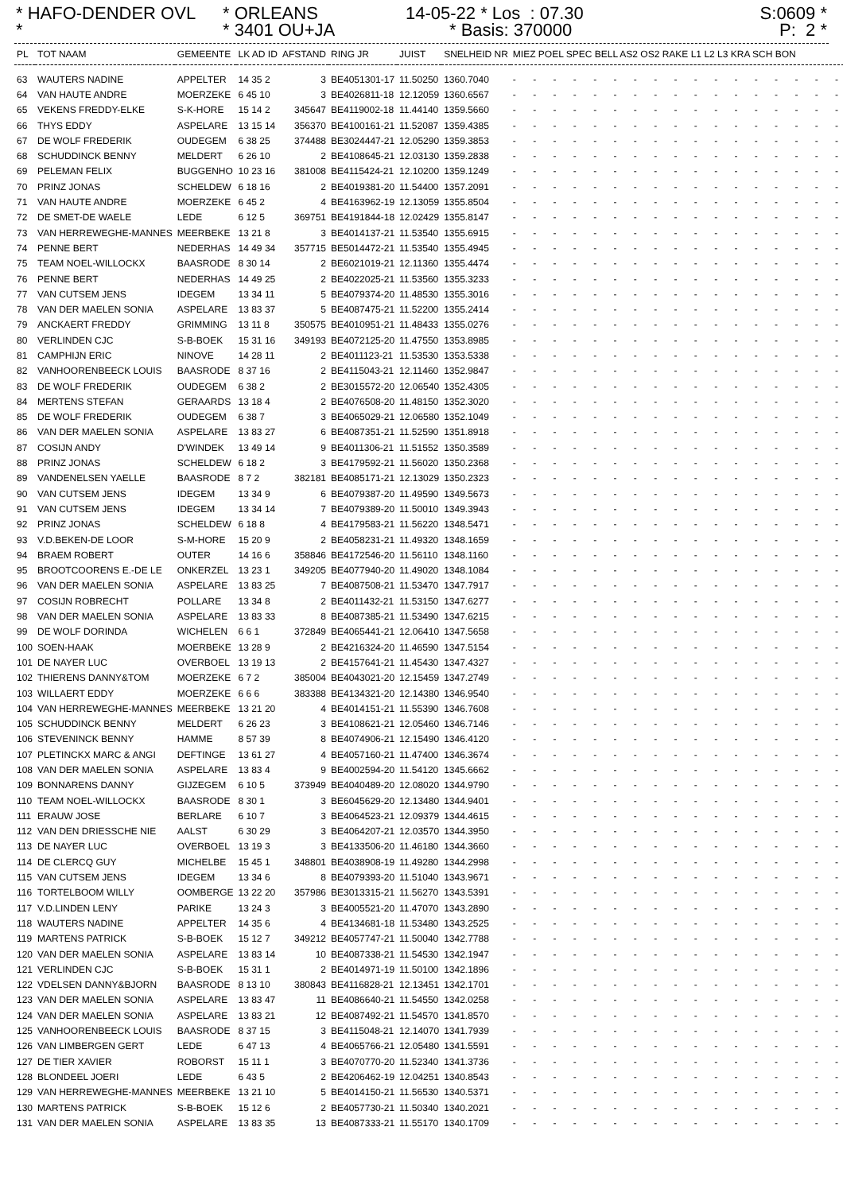* HAFO-DENDER OVL *
* ORLEANS * 3401 OU+JA
14-05-22 * Los : 07.30 * Basis: 370000
S:0609 * P: 2 *
| PL | TOT NAAM | GEMEENTE | LK AD ID | AFSTAND | RING JR | JUIST | SNELHEID NR | MIEZ POEL SPEC BELL AS2 OS2 RAKE L1 L2 L3 KRA SCH BON |
| --- | --- | --- | --- | --- | --- | --- | --- | --- |
| 63 | WAUTERS NADINE | APPELTER | 14 35 2 | 3 | BE4051301-17 | 11.50250 | 1360.7040 | - - - - - - - - - - - - - - - - - |
| 64 | VAN HAUTE ANDRE | MOERZEKE | 6 45 10 | 3 | BE4026811-18 | 12.12059 | 1360.6567 | - - - - - - - - - - - - - - - - - |
| 65 | VEKENS FREDDY-ELKE | S-K-HORE | 15 14 2 | 345647 | BE4119002-18 | 11.44140 | 1359.5660 | - - - - - - - - - - - - - - - - - |
| 66 | THYS EDDY | ASPELARE | 13 15 14 | 356370 | BE4100161-21 | 11.52087 | 1359.4385 | - - - - - - - - - - - - - - - - - |
| 67 | DE WOLF FREDERIK | OUDEGEM | 6 38 25 | 374488 | BE3024447-21 | 12.05290 | 1359.3853 | - - - - - - - - - - - - - - - - - |
| 68 | SCHUDDINCK BENNY | MELDERT | 6 26 10 | 2 | BE4108645-21 | 12.03130 | 1359.2838 | - - - - - - - - - - - - - - - - - |
| 69 | PELEMAN FELIX | BUGGENHO | 10 23 16 | 381008 | BE4115424-21 | 12.10200 | 1359.1249 | - - - - - - - - - - - - - - - - - |
| 70 | PRINZ JONAS | SCHELDEW | 6 18 16 | 2 | BE4019381-20 | 11.54400 | 1357.2091 | - - - - - - - - - - - - - - - - - |
| 71 | VAN HAUTE ANDRE | MOERZEKE | 6 45 2 | 4 | BE4163962-19 | 12.13059 | 1355.8504 | - - - - - - - - - - - - - - - - - |
| 72 | DE SMET-DE WAELE | LEDE | 6 12 5 | 369751 | BE4191844-18 | 12.02429 | 1355.8147 | - - - - - - - - - - - - - - - - - |
| 73 | VAN HERREWEGHE-MANNES | MEERBEKE | 13 21 8 | 3 | BE4014137-21 | 11.53540 | 1355.6915 | - - - - - - - - - - - - - - - - - |
| 74 | PENNE BERT | NEDERHAS | 14 49 34 | 357715 | BE5014472-21 | 11.53540 | 1355.4945 | - - - - - - - - - - - - - - - - - |
| 75 | TEAM NOEL-WILLOCKX | BAASRODE | 8 30 14 | 2 | BE6021019-21 | 12.11360 | 1355.4474 | - - - - - - - - - - - - - - - - - |
| 76 | PENNE BERT | NEDERHAS | 14 49 25 | 2 | BE4022025-21 | 11.53560 | 1355.3233 | - - - - - - - - - - - - - - - - - |
| 77 | VAN CUTSEM JENS | IDEGEM | 13 34 11 | 5 | BE4079374-20 | 11.48530 | 1355.3016 | - - - - - - - - - - - - - - - - - |
| 78 | VAN DER MAELEN SONIA | ASPELARE | 13 83 37 | 5 | BE4087475-21 | 11.52200 | 1355.2414 | - - - - - - - - - - - - - - - - - |
| 79 | ANCKAERT FREDDY | GRIMMING | 13 11 8 | 350575 | BE4010951-21 | 11.48433 | 1355.0276 | - - - - - - - - - - - - - - - - - |
| 80 | VERLINDEN CJC | S-B-BOEK | 15 31 16 | 349193 | BE4072125-20 | 11.47550 | 1353.8985 | - - - - - - - - - - - - - - - - - |
| 81 | CAMPHIJN ERIC | NINOVE | 14 28 11 | 2 | BE4011123-21 | 11.53530 | 1353.5338 | - - - - - - - - - - - - - - - - - |
| 82 | VANHOORENBEECK LOUIS | BAASRODE | 8 37 16 | 2 | BE4115043-21 | 12.11460 | 1352.9847 | - - - - - - - - - - - - - - - - - |
| 83 | DE WOLF FREDERIK | OUDEGEM | 6 38 2 | 2 | BE3015572-20 | 12.06540 | 1352.4305 | - - - - - - - - - - - - - - - - - |
| 84 | MERTENS STEFAN | GERAARDS | 13 18 4 | 2 | BE4076508-20 | 11.48150 | 1352.3020 | - - - - - - - - - - - - - - - - - |
| 85 | DE WOLF FREDERIK | OUDEGEM | 6 38 7 | 3 | BE4065029-21 | 12.06580 | 1352.1049 | - - - - - - - - - - - - - - - - - |
| 86 | VAN DER MAELEN SONIA | ASPELARE | 13 83 27 | 6 | BE4087351-21 | 11.52590 | 1351.8918 | - - - - - - - - - - - - - - - - - |
| 87 | COSIJN ANDY | D'WINDEK | 13 49 14 | 9 | BE4011306-21 | 11.51552 | 1350.3589 | - - - - - - - - - - - - - - - - - |
| 88 | PRINZ JONAS | SCHELDEW | 6 18 2 | 3 | BE4179592-21 | 11.56020 | 1350.2368 | - - - - - - - - - - - - - - - - - |
| 89 | VANDENELSEN YAELLE | BAASRODE | 8 7 2 | 382181 | BE4085171-21 | 12.13029 | 1350.2323 | - - - - - - - - - - - - - - - - - |
| 90 | VAN CUTSEM JENS | IDEGEM | 13 34 9 | 6 | BE4079387-20 | 11.49590 | 1349.5673 | - - - - - - - - - - - - - - - - - |
| 91 | VAN CUTSEM JENS | IDEGEM | 13 34 14 | 7 | BE4079389-20 | 11.50010 | 1349.3943 | - - - - - - - - - - - - - - - - - |
| 92 | PRINZ JONAS | SCHELDEW | 6 18 8 | 4 | BE4179583-21 | 11.56220 | 1348.5471 | - - - - - - - - - - - - - - - - - |
| 93 | V.D.BEKEN-DE LOOR | S-M-HORE | 15 20 9 | 2 | BE4058231-21 | 11.49320 | 1348.1659 | - - - - - - - - - - - - - - - - - |
| 94 | BRAEM ROBERT | OUTER | 14 16 6 | 358846 | BE4172546-20 | 11.56110 | 1348.1160 | - - - - - - - - - - - - - - - - - |
| 95 | BROOTCOORENS E.-DE LE | ONKERZEL | 13 23 1 | 349205 | BE4077940-20 | 11.49020 | 1348.1084 | - - - - - - - - - - - - - - - - - |
| 96 | VAN DER MAELEN SONIA | ASPELARE | 13 83 25 | 7 | BE4087508-21 | 11.53470 | 1347.7917 | - - - - - - - - - - - - - - - - - |
| 97 | COSIJN ROBRECHT | POLLARE | 13 34 8 | 2 | BE4011432-21 | 11.53150 | 1347.6277 | - - - - - - - - - - - - - - - - - |
| 98 | VAN DER MAELEN SONIA | ASPELARE | 13 83 33 | 8 | BE4087385-21 | 11.53490 | 1347.6215 | - - - - - - - - - - - - - - - - - |
| 99 | DE WOLF DORINDA | WICHELEN | 6 6 1 | 372849 | BE4065441-21 | 12.06410 | 1347.5658 | - - - - - - - - - - - - - - - - - |
| 100 | SOEN-HAAK | MOERBEKE | 13 28 9 | 2 | BE4216324-20 | 11.46590 | 1347.5154 | - - - - - - - - - - - - - - - - - |
| 101 | DE NAYER LUC | OVERBOEL | 13 19 13 | 2 | BE4157641-21 | 11.45430 | 1347.4327 | - - - - - - - - - - - - - - - - - |
| 102 | THIERENS DANNY&TOM | MOERZEKE | 6 7 2 | 385004 | BE4043021-20 | 12.15459 | 1347.2749 | - - - - - - - - - - - - - - - - - |
| 103 | WILLAERT EDDY | MOERZEKE | 6 6 6 | 383388 | BE4134321-20 | 12.14380 | 1346.9540 | - - - - - - - - - - - - - - - - - |
| 104 | VAN HERREWEGHE-MANNES | MEERBEKE | 13 21 20 | 4 | BE4014151-21 | 11.55390 | 1346.7608 | - - - - - - - - - - - - - - - - - |
| 105 | SCHUDDINCK BENNY | MELDERT | 6 26 23 | 3 | BE4108621-21 | 12.05460 | 1346.7146 | - - - - - - - - - - - - - - - - - |
| 106 | STEVENINCK BENNY | HAMME | 8 57 39 | 8 | BE4074906-21 | 12.15490 | 1346.4120 | - - - - - - - - - - - - - - - - - |
| 107 | PLETINCKX MARC & ANGI | DEFTINGE | 13 61 27 | 4 | BE4057160-21 | 11.47400 | 1346.3674 | - - - - - - - - - - - - - - - - - |
| 108 | VAN DER MAELEN SONIA | ASPELARE | 13 83 4 | 9 | BE4002594-20 | 11.54120 | 1345.6662 | - - - - - - - - - - - - - - - - - |
| 109 | BONNARENS DANNY | GIJZEGEM | 6 10 5 | 373949 | BE4040489-20 | 12.08020 | 1344.9790 | - - - - - - - - - - - - - - - - - |
| 110 | TEAM NOEL-WILLOCKX | BAASRODE | 8 30 1 | 3 | BE6045629-20 | 12.13480 | 1344.9401 | - - - - - - - - - - - - - - - - - |
| 111 | ERAUW JOSE | BERLARE | 6 10 7 | 3 | BE4064523-21 | 12.09379 | 1344.4615 | - - - - - - - - - - - - - - - - - |
| 112 | VAN DEN DRIESSCHE NIE | AALST | 6 30 29 | 3 | BE4064207-21 | 12.03570 | 1344.3950 | - - - - - - - - - - - - - - - - - |
| 113 | DE NAYER LUC | OVERBOEL | 13 19 3 | 3 | BE4133506-20 | 11.46180 | 1344.3660 | - - - - - - - - - - - - - - - - - |
| 114 | DE CLERCQ GUY | MICHELBE | 15 45 1 | 348801 | BE4038908-19 | 11.49280 | 1344.2998 | - - - - - - - - - - - - - - - - - |
| 115 | VAN CUTSEM JENS | IDEGEM | 13 34 6 | 8 | BE4079393-20 | 11.51040 | 1343.9671 | - - - - - - - - - - - - - - - - - |
| 116 | TORTELBOOM WILLY | OOMBERGE | 13 22 20 | 357986 | BE3013315-21 | 11.56270 | 1343.5391 | - - - - - - - - - - - - - - - - - |
| 117 | V.D.LINDEN LENY | PARIKE | 13 24 3 | 3 | BE4005521-20 | 11.47070 | 1343.2890 | - - - - - - - - - - - - - - - - - |
| 118 | WAUTERS NADINE | APPELTER | 14 35 6 | 4 | BE4134681-18 | 11.53480 | 1343.2525 | - - - - - - - - - - - - - - - - - |
| 119 | MARTENS PATRICK | S-B-BOEK | 15 12 7 | 349212 | BE4057747-21 | 11.50040 | 1342.7788 | - - - - - - - - - - - - - - - - - |
| 120 | VAN DER MAELEN SONIA | ASPELARE | 13 83 14 | 10 | BE4087338-21 | 11.54530 | 1342.1947 | - - - - - - - - - - - - - - - - - |
| 121 | VERLINDEN CJC | S-B-BOEK | 15 31 1 | 2 | BE4014971-19 | 11.50100 | 1342.1896 | - - - - - - - - - - - - - - - - - |
| 122 | VDELSEN DANNY&BJORN | BAASRODE | 8 13 10 | 380843 | BE4116828-21 | 12.13451 | 1342.1701 | - - - - - - - - - - - - - - - - - |
| 123 | VAN DER MAELEN SONIA | ASPELARE | 13 83 47 | 11 | BE4086640-21 | 11.54550 | 1342.0258 | - - - - - - - - - - - - - - - - - |
| 124 | VAN DER MAELEN SONIA | ASPELARE | 13 83 21 | 12 | BE4087492-21 | 11.54570 | 1341.8570 | - - - - - - - - - - - - - - - - - |
| 125 | VANHOORENBEECK LOUIS | BAASRODE | 8 37 15 | 3 | BE4115048-21 | 12.14070 | 1341.7939 | - - - - - - - - - - - - - - - - - |
| 126 | VAN LIMBERGEN GERT | LEDE | 6 47 13 | 4 | BE4065766-21 | 12.05480 | 1341.5591 | - - - - - - - - - - - - - - - - - |
| 127 | DE TIER XAVIER | ROBORST | 15 11 1 | 3 | BE4070770-20 | 11.52340 | 1341.3736 | - - - - - - - - - - - - - - - - - |
| 128 | BLONDEEL JOERI | LEDE | 6 43 5 | 2 | BE4206462-19 | 12.04251 | 1340.8543 | - - - - - - - - - - - - - - - - - |
| 129 | VAN HERREWEGHE-MANNES | MEERBEKE | 13 21 10 | 5 | BE4014150-21 | 11.56530 | 1340.5371 | - - - - - - - - - - - - - - - - - |
| 130 | MARTENS PATRICK | S-B-BOEK | 15 12 6 | 2 | BE4057730-21 | 11.50340 | 1340.2021 | - - - - - - - - - - - - - - - - - |
| 131 | VAN DER MAELEN SONIA | ASPELARE | 13 83 35 | 13 | BE4087333-21 | 11.55170 | 1340.1709 | - - - - - - - - - - - - - - - - - |